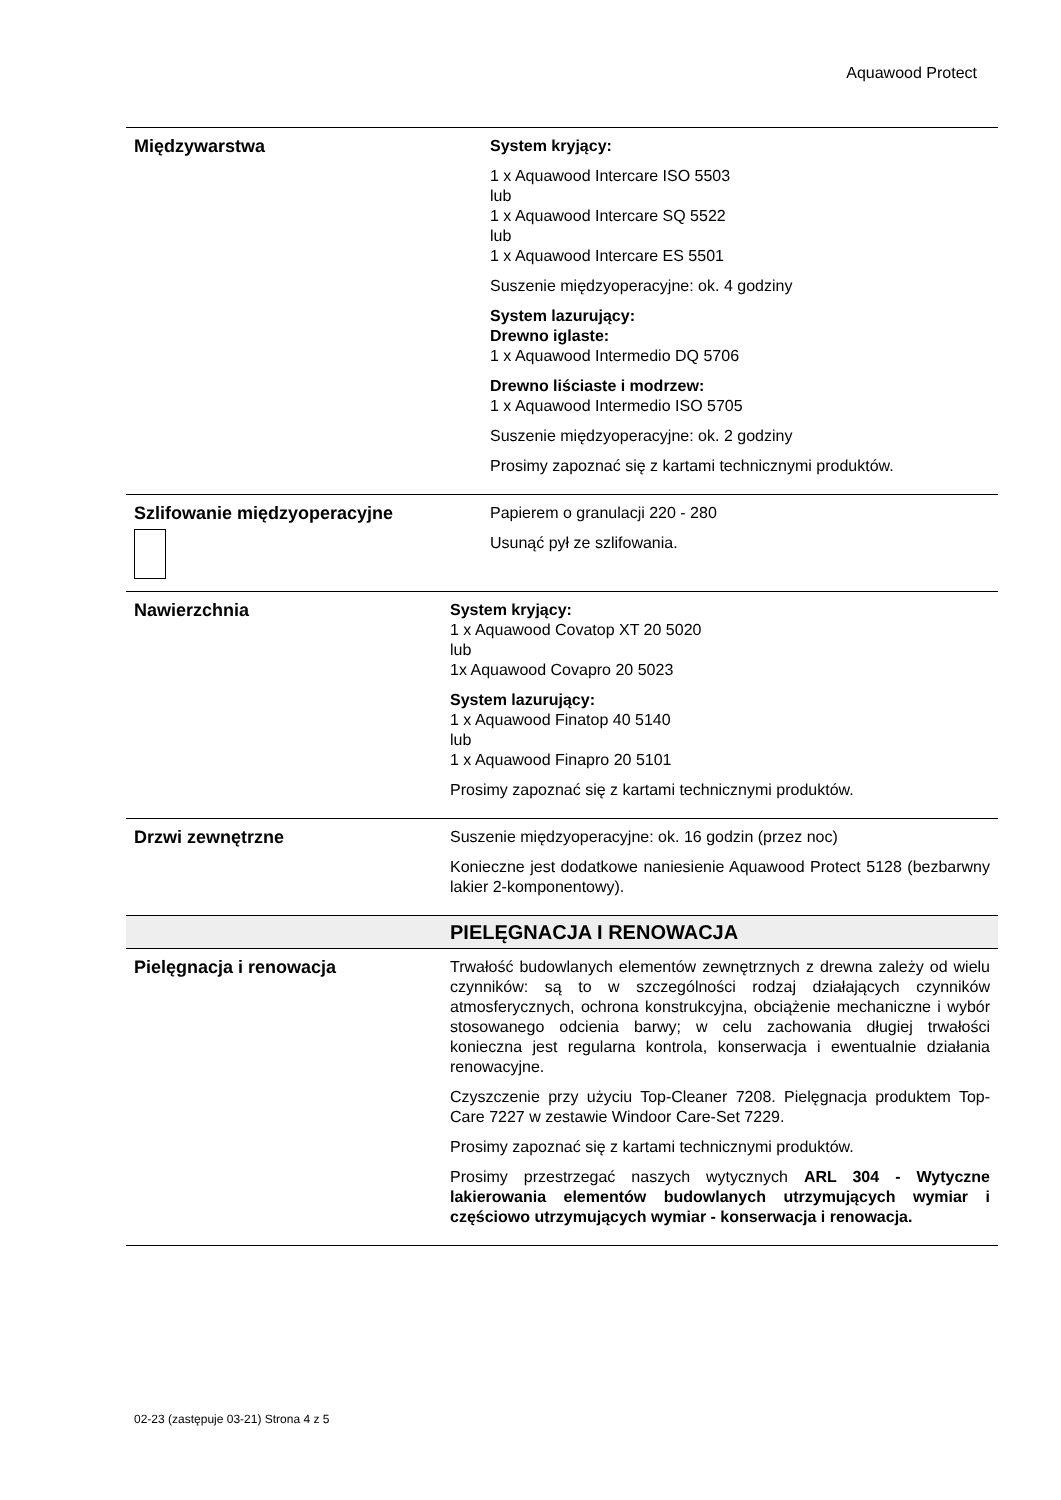Aquawood Protect
| Międzywarstwa | System kryjący: 1 x Aquawood Intercare ISO 5503 lub 1 x Aquawood Intercare SQ 5522 lub 1 x Aquawood Intercare ES 5501 Suszenie międzyoperacyjne: ok. 4 godziny System lazurujący: Drewno iglaste: 1 x Aquawood Intermedio DQ 5706 Drewno liściaste i modrzew: 1 x Aquawood Intermedio ISO 5705 Suszenie międzyoperacyjne: ok. 2 godziny Prosimy zapoznać się z kartami technicznymi produktów. |
| Szlifowanie międzyoperacyjne | Papierem o granulacji 220 - 280 Usunąć pył ze szlifowania. |
| Nawierzchnia | System kryjący: 1 x Aquawood Covatop XT 20 5020 lub 1x Aquawood Covapro 20 5023 System lazurujący: 1 x Aquawood Finatop 40 5140 lub 1 x Aquawood Finapro 20 5101 Prosimy zapoznać się z kartami technicznymi produktów. |
| Drzwi zewnętrzne | Suszenie międzyoperacyjne: ok. 16 godzin (przez noc) Konieczne jest dodatkowe naniesienie Aquawood Protect 5128 (bezbarwny lakier 2-komponentowy). |
| | PIELĘGNACJA I RENOWACJA |
| Pielęgnacja i renowacja | Trwałość budowlanych elementów zewnętrznych z drewna zależy od wielu czynników: są to w szczególności rodzaj działających czynników atmosferycznych, ochrona konstrukcyjna, obciążenie mechaniczne i wybór stosowanego odcienia barwy; w celu zachowania długiej trwałości konieczna jest regularna kontrola, konserwacja i ewentualnie działania renowacyjne. Czyszczenie przy użyciu Top-Cleaner 7208. Pielęgnacja produktem Top-Care 7227 w zestawie Windoor Care-Set 7229. Prosimy zapoznać się z kartami technicznymi produktów. Prosimy przestrzegać naszych wytycznych ARL 304 - Wytyczne lakierowania elementów budowlanych utrzymujących wymiar i częściowo utrzymujących wymiar - konserwacja i renowacja. |
02-23 (zastępuje 03-21) Strona 4 z 5